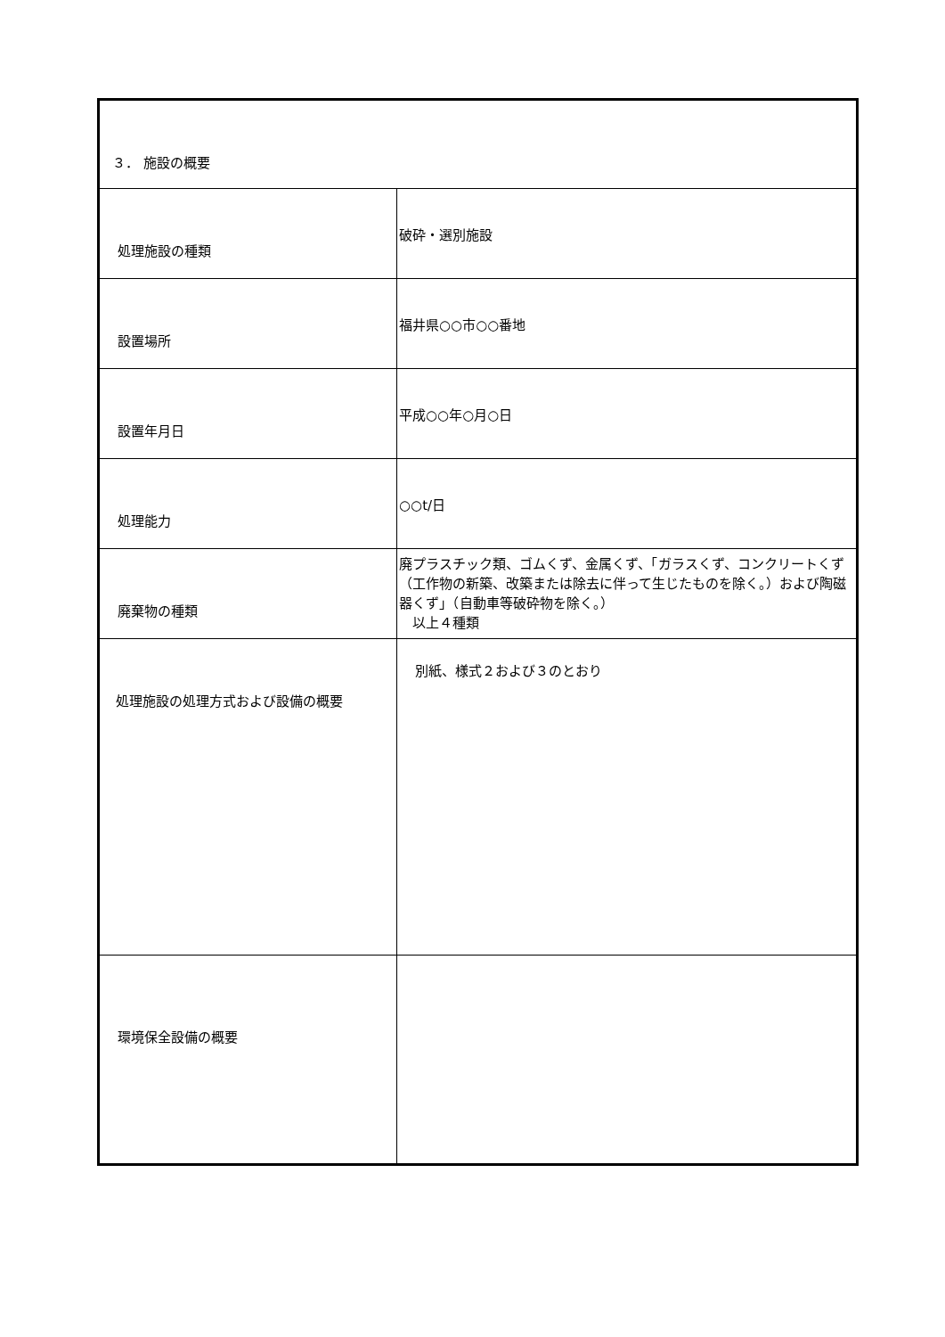| ３． 施設の概要 | |
| 処理施設の種類 | 破砕・選別施設 |
| 設置場所 | 福井県○○市○○番地 |
| 設置年月日 | 平成○○年○月○日 |
| 処理能力 | ○○t/日 |
| 廃棄物の種類 | 廃プラスチック類、ゴムくず、金属くず、「ガラスくず、コンクリートくず（工作物の新築、改築または除去に伴って生じたものを除く。）および陶磁器くず」（自動車等破砕物を除く。） 以上４種類 |
| 処理施設の処理方式および設備の概要 | 別紙、様式２および３のとおり |
| 環境保全設備の概要 | |